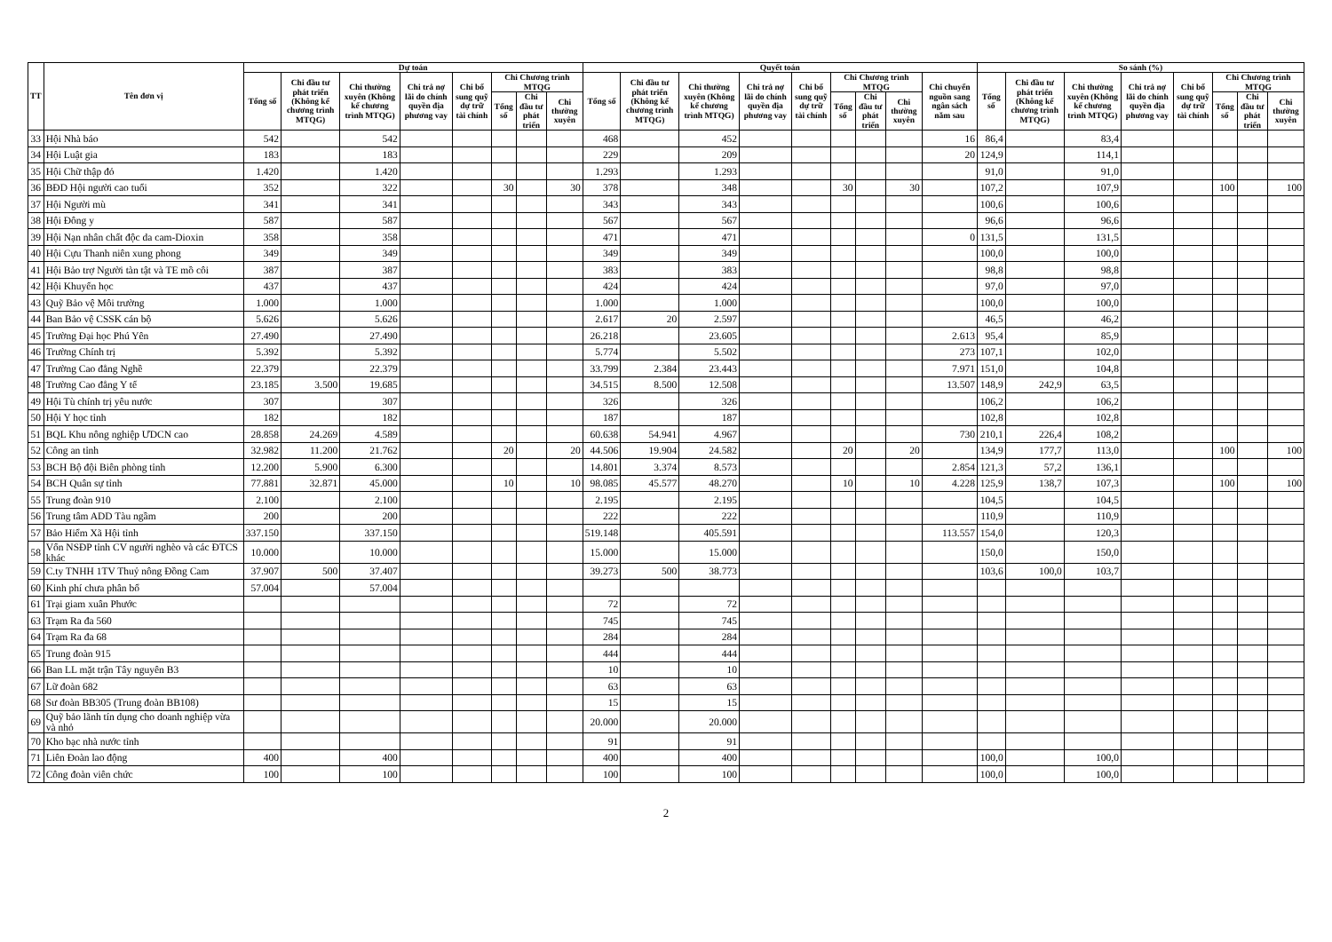| TT | Tên đơn vị | Dự toán | | | | | | | | Quyết toán | | | | | | | | | So sánh (%) | | | | | | | |
| --- | --- | --- | --- | --- | --- | --- | --- | --- | --- | --- | --- | --- | --- | --- | --- | --- | --- | --- | --- | --- | --- | --- | --- | --- | --- | --- |
| | | Tổng số | Chi đầu tư phát triển (Không kể chương trình MTQG) | Chi thường xuyên (Không kể chương trình MTQG) | Chi trả nợ lãi do chính quyền địa phương vay | Chi bổ sung quỹ dự trữ tài chính | Chi Chương trình MTQG | | | Tổng số | Chi đầu tư phát triển (Không kể chương trình MTQG) | Chi thường xuyên (Không kể chương trình MTQG) | Chi trả nợ lãi do chính quyền địa phương vay | Chi bổ sung quỹ dự trữ tài chính | Chi Chương trình MTQG | | | Chi chuyển nguồn sang ngân sách năm sau | Tổng số | Chi đầu tư phát triển (Không kể chương trình MTQG) | Chi thường xuyên (Không kể chương trình MTQG) | Chi trả nợ lãi do chính quyền địa phương vay | Chi bổ sung quỹ dự trữ tài chính | Chi Chương trình MTQG | | |
| | | | | | | | Tổng số | Chi đầu tư phát triển | Chi thường xuyên | | | | | | Tổng số | Chi đầu tư phát triển | Chi thường xuyên | | | | | | | Tổng số | Chi đầu tư phát triển | Chi thường xuyên |
| 33 | Hội Nhà báo | 542 | | 542 | | | | | | 468 | | 452 | | | | | | 16 | 86,4 | | 83,4 | | | | | |
| 34 | Hội Luật gia | 183 | | 183 | | | | | | 229 | | 209 | | | | | | 20 | 124,9 | | 114,1 | | | | | |
| 35 | Hội Chữ thập đỏ | 1.420 | | 1.420 | | | | | | 1.293 | | 1.293 | | | | | | | 91,0 | | 91,0 | | | | | |
| 36 | BĐD Hội người cao tuổi | 352 | | 322 | | | 30 | | 30 | 378 | | 348 | | | 30 | | 30 | | 107,2 | | 107,9 | | | 100 | | 100 |
| 37 | Hội Người mù | 341 | | 341 | | | | | | 343 | | 343 | | | | | | | 100,6 | | 100,6 | | | | | |
| 38 | Hội Đông y | 587 | | 587 | | | | | | 567 | | 567 | | | | | | | 96,6 | | 96,6 | | | | | |
| 39 | Hội Nạn nhân chất độc da cam-Dioxin | 358 | | 358 | | | | | | 471 | | 471 | | | | | | 0 | 131,5 | | 131,5 | | | | | |
| 40 | Hội Cựu Thanh niên xung phong | 349 | | 349 | | | | | | 349 | | 349 | | | | | | | 100,0 | | 100,0 | | | | | |
| 41 | Hội Bảo trợ Người tàn tật và TE mồ côi | 387 | | 387 | | | | | | 383 | | 383 | | | | | | | 98,8 | | 98,8 | | | | | |
| 42 | Hội Khuyến học | 437 | | 437 | | | | | | 424 | | 424 | | | | | | | 97,0 | | 97,0 | | | | | |
| 43 | Quỹ Bảo vệ Môi trường | 1.000 | | 1.000 | | | | | | 1.000 | | 1.000 | | | | | | | 100,0 | | 100,0 | | | | | |
| 44 | Ban Bảo vệ CSSK cán bộ | 5.626 | | 5.626 | | | | | | 2.617 | 20 | 2.597 | | | | | | | 46,5 | | 46,2 | | | | | |
| 45 | Trường Đại học Phú Yên | 27.490 | | 27.490 | | | | | | 26.218 | | 23.605 | | | | | | 2.613 | 95,4 | | 85,9 | | | | | |
| 46 | Trường Chính trị | 5.392 | | 5.392 | | | | | | 5.774 | | 5.502 | | | | | | 273 | 107,1 | | 102,0 | | | | | |
| 47 | Trường Cao đẳng Nghề | 22.379 | | 22.379 | | | | | | 33.799 | 2.384 | 23.443 | | | | | | 7.971 | 151,0 | | 104,8 | | | | | |
| 48 | Trường Cao đẳng Y tế | 23.185 | 3.500 | 19.685 | | | | | | 34.515 | 8.500 | 12.508 | | | | | | 13.507 | 148,9 | 242,9 | 63,5 | | | | | |
| 49 | Hội Tù chính trị yêu nước | 307 | | 307 | | | | | | 326 | | 326 | | | | | | | 106,2 | | 106,2 | | | | | |
| 50 | Hội Y học tỉnh | 182 | | 182 | | | | | | 187 | | 187 | | | | | | | 102,8 | | 102,8 | | | | | |
| 51 | BQL Khu nông nghiệp ƯDCN cao | 28.858 | 24.269 | 4.589 | | | | | | 60.638 | 54.941 | 4.967 | | | | | | 730 | 210,1 | 226,4 | 108,2 | | | | | |
| 52 | Công an tỉnh | 32.982 | 11.200 | 21.762 | | | 20 | | 20 | 44.506 | 19.904 | 24.582 | | | 20 | | 20 | | 134,9 | 177,7 | 113,0 | | | 100 | | 100 |
| 53 | BCH Bộ đội Biên phòng tỉnh | 12.200 | 5.900 | 6.300 | | | | | | 14.801 | 3.374 | 8.573 | | | | | | 2.854 | 121,3 | 57,2 | 136,1 | | | | | |
| 54 | BCH Quân sự tỉnh | 77.881 | 32.871 | 45.000 | | | 10 | | 10 | 98.085 | 45.577 | 48.270 | | | 10 | | 10 | 4.228 | 125,9 | 138,7 | 107,3 | | | 100 | | 100 |
| 55 | Trung đoàn 910 | 2.100 | | 2.100 | | | | | | 2.195 | | 2.195 | | | | | | | 104,5 | | 104,5 | | | | | |
| 56 | Trung tâm ADD Tàu ngầm | 200 | | 200 | | | | | | 222 | | 222 | | | | | | | 110,9 | | 110,9 | | | | | |
| 57 | Bảo Hiểm Xã Hội tỉnh | 337.150 | | 337.150 | | | | | | 519.148 | | 405.591 | | | | | | 113.557 | 154,0 | | 120,3 | | | | | |
| 58 | Vốn NSĐP tỉnh CV người nghèo và các ĐTCS khác | 10.000 | | 10.000 | | | | | | 15.000 | | 15.000 | | | | | | | 150,0 | | 150,0 | | | | | |
| 59 | C.ty TNHH 1TV Thuỷ nông Đồng Cam | 37.907 | 500 | 37.407 | | | | | | 39.273 | 500 | 38.773 | | | | | | | 103,6 | 100,0 | 103,7 | | | | | |
| 60 | Kinh phí chưa phân bổ | 57.004 | | 57.004 | | | | | | | | | | | | | | | | | | | | | | |
| 61 | Trại giam xuân Phước | | | | | | | | | 72 | | 72 | | | | | | | | | | | | | | |
| 63 | Trạm Ra đa 560 | | | | | | | | | 745 | | 745 | | | | | | | | | | | | | | |
| 64 | Trạm Ra đa 68 | | | | | | | | | 284 | | 284 | | | | | | | | | | | | | | |
| 65 | Trung đoàn 915 | | | | | | | | | 444 | | 444 | | | | | | | | | | | | | | |
| 66 | Ban LL mặt trận Tây nguyên B3 | | | | | | | | | 10 | | 10 | | | | | | | | | | | | | | |
| 67 | Lữ đoàn 682 | | | | | | | | | 63 | | 63 | | | | | | | | | | | | | | |
| 68 | Sư đoàn BB305 (Trung đoàn BB108) | | | | | | | | | 15 | | 15 | | | | | | | | | | | | | | |
| 69 | Quỹ bảo lãnh tín dụng cho doanh nghiệp vừa và nhỏ | | | | | | | | | 20.000 | | 20.000 | | | | | | | | | | | | | | |
| 70 | Kho bạc nhà nước tỉnh | | | | | | | | | 91 | | 91 | | | | | | | | | | | | | | |
| 71 | Liên Đoàn lao động | 400 | | 400 | | | | | | 400 | | 400 | | | | | | | 100,0 | | 100,0 | | | | | |
| 72 | Công đoàn viên chức | 100 | | 100 | | | | | | 100 | | 100 | | | | | | | 100,0 | | 100,0 | | | | | |
2